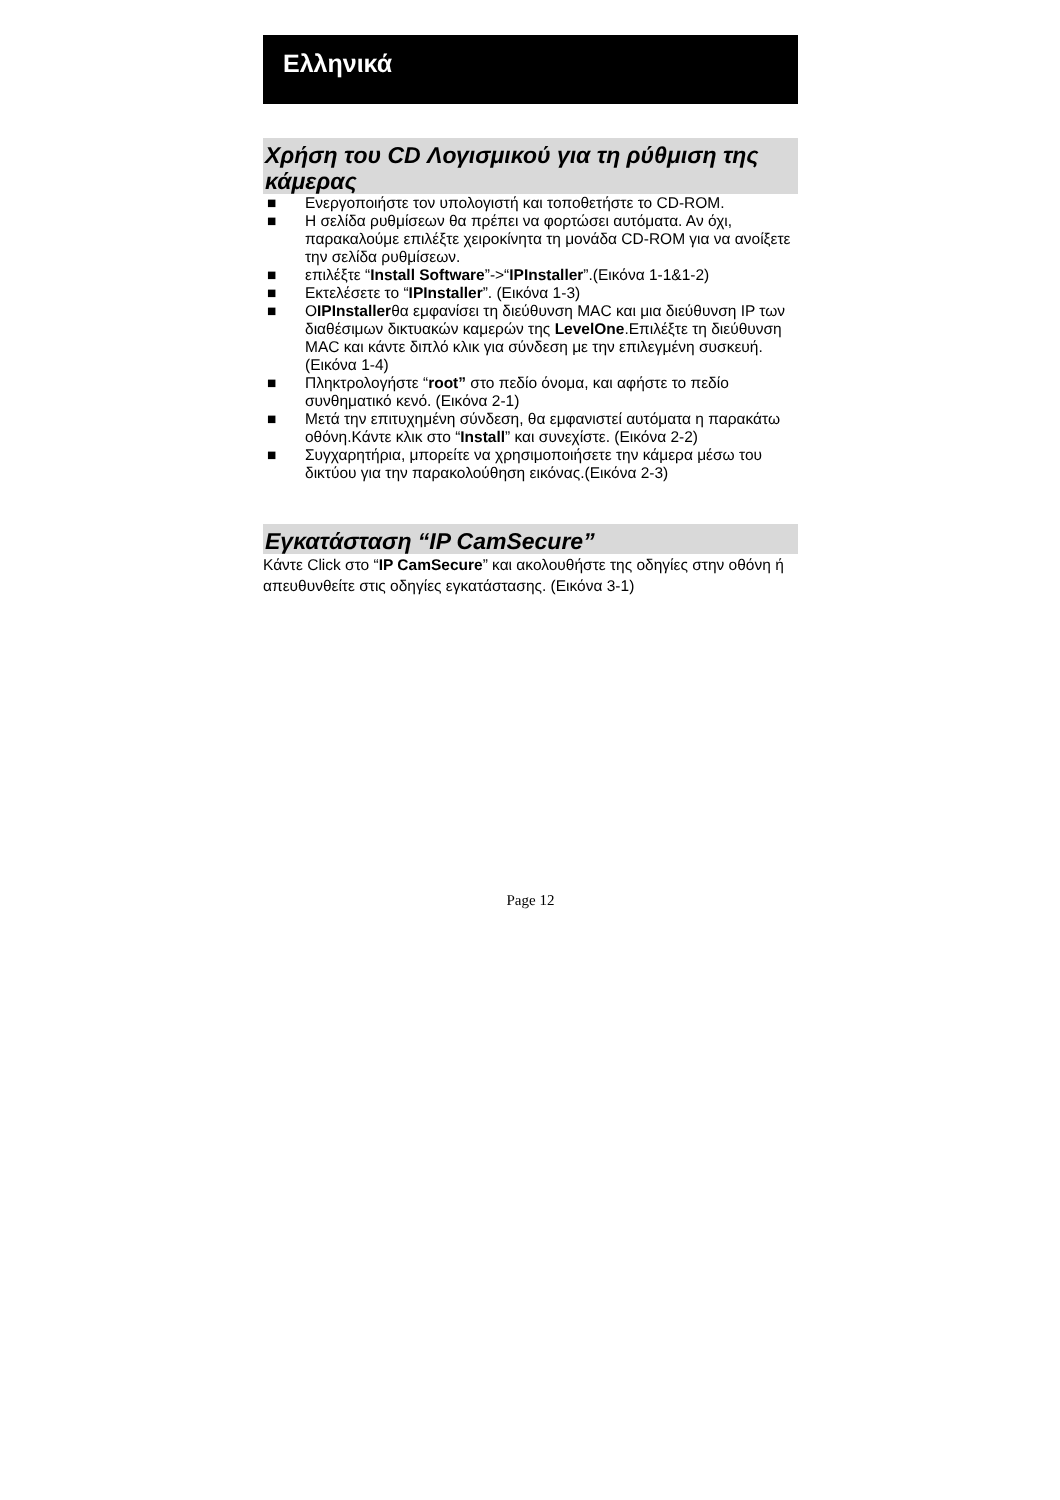Ελληνικά
Χρήση του CD Λογισμικού για τη ρύθμιση της κάμερας
■ Ενεργοποιήστε τον υπολογιστή και τοποθετήστε το CD-ROM.
■ Η σελίδα ρυθμίσεων θα πρέπει να φορτώσει αυτόματα. Αν όχι, παρακαλούμε επιλέξτε χειροκίνητα τη μονάδα CD-ROM για να ανοίξετε την σελίδα ρυθμίσεων.
■ επιλέξτε “Install Software”->“IPInstaller”.(Εικόνα 1-1&1-2)
■ Εκτελέσετε το “IPInstaller”. (Εικόνα 1-3)
■ ΟIPInstallerθα εμφανίσει τη διεύθυνση MAC και μια διεύθυνση IP των διαθέσιμων δικτυακών καμερών της LevelOne.Επιλέξτε τη διεύθυνση MAC και κάντε διπλό κλικ για σύνδεση με την επιλεγμένη συσκευή. (Εικόνα 1-4)
■ Πληκτρολογήστε “root” στο πεδίο όνομα, και αφήστε το πεδίο συνθηματικό κενό. (Εικόνα 2-1)
■ Μετά την επιτυχημένη σύνδεση, θα εμφανιστεί αυτόματα η παρακάτω οθόνη.Κάντε κλικ στο “Install” και συνεχίστε. (Εικόνα 2-2)
■ Συγχαρητήρια, μπορείτε να χρησιμοποιήσετε την κάμερα μέσω του δικτύου για την παρακολούθηση εικόνας.(Εικόνα 2-3)
Εγκατάσταση “IP CamSecure”
Κάντε Click στο “IP CamSecure” και ακολουθήστε της οδηγίες στην οθόνη ή απευθυνθείτε στις οδηγίες εγκατάστασης. (Εικόνα 3-1)
Page 12